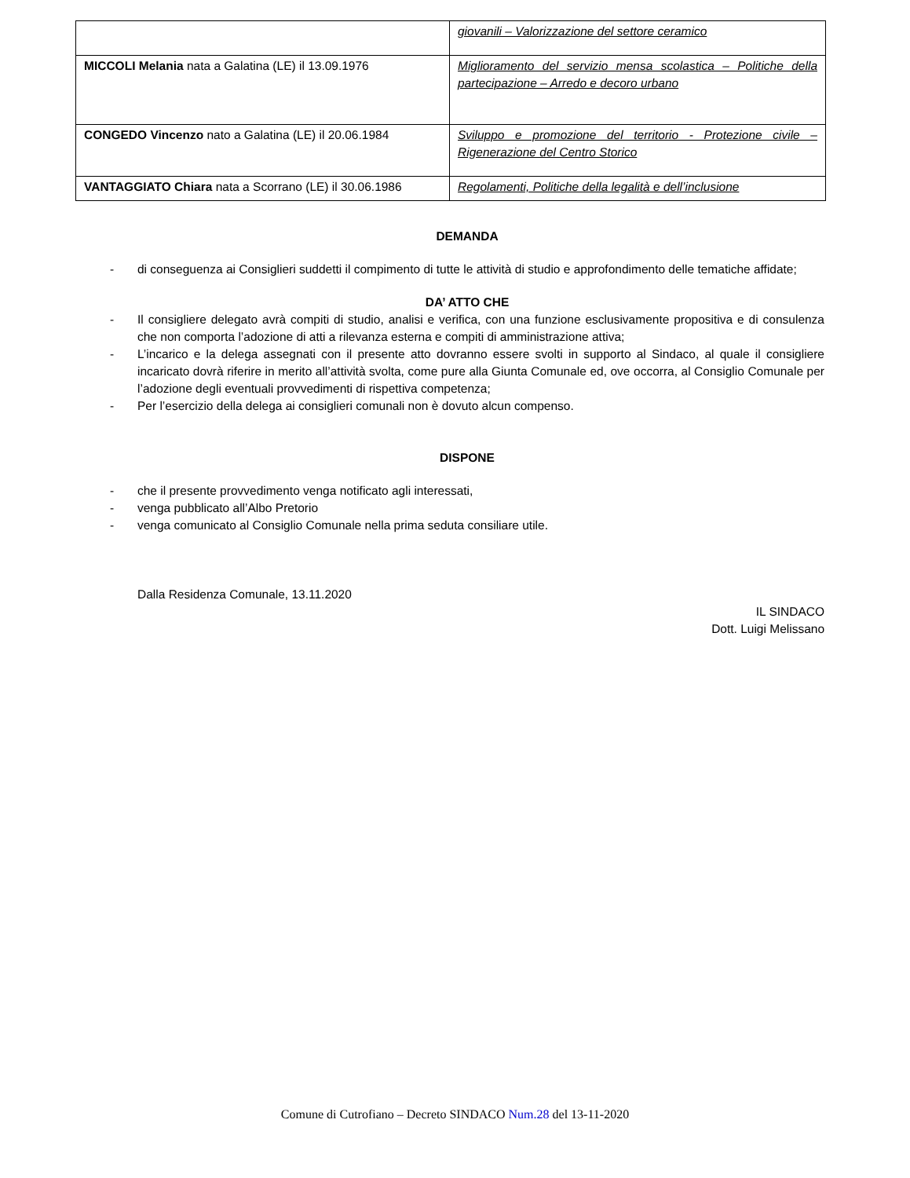| | giovanili – Valorizzazione del settore ceramico |
| MICCOLI Melania nata a Galatina (LE) il 13.09.1976 | Miglioramento del servizio mensa scolastica – Politiche della partecipazione – Arredo e decoro urbano |
| CONGEDO Vincenzo nato a Galatina (LE) il 20.06.1984 | Sviluppo e promozione del territorio - Protezione civile – Rigenerazione del Centro Storico |
| VANTAGGIATO Chiara nata a Scorrano (LE) il 30.06.1986 | Regolamenti, Politiche della legalità e dell’inclusione |
DEMANDA
- di conseguenza ai Consiglieri suddetti il compimento di tutte le attività di studio e approfondimento delle tematiche affidate;
DA’ ATTO CHE
- Il consigliere delegato avrà compiti di studio, analisi e verifica, con una funzione esclusivamente propositiva e di consulenza che non comporta l’adozione di atti a rilevanza esterna e compiti di amministrazione attiva;
- L’incarico e la delega assegnati con il presente atto dovranno essere svolti in supporto al Sindaco, al quale il consigliere incaricato dovrà riferire in merito all’attività svolta, come pure alla Giunta Comunale ed, ove occorra, al Consiglio Comunale per l’adozione degli eventuali provvedimenti di rispettiva competenza;
- Per l’esercizio della delega ai consiglieri comunali non è dovuto alcun compenso.
DISPONE
- che il presente provvedimento venga notificato agli interessati,
- venga pubblicato all’Albo Pretorio
- venga comunicato al Consiglio Comunale nella prima seduta consiliare utile.
Dalla Residenza Comunale, 13.11.2020
IL SINDACO
Dott. Luigi Melissano
Comune di Cutrofiano – Decreto SINDACO Num.28 del 13-11-2020